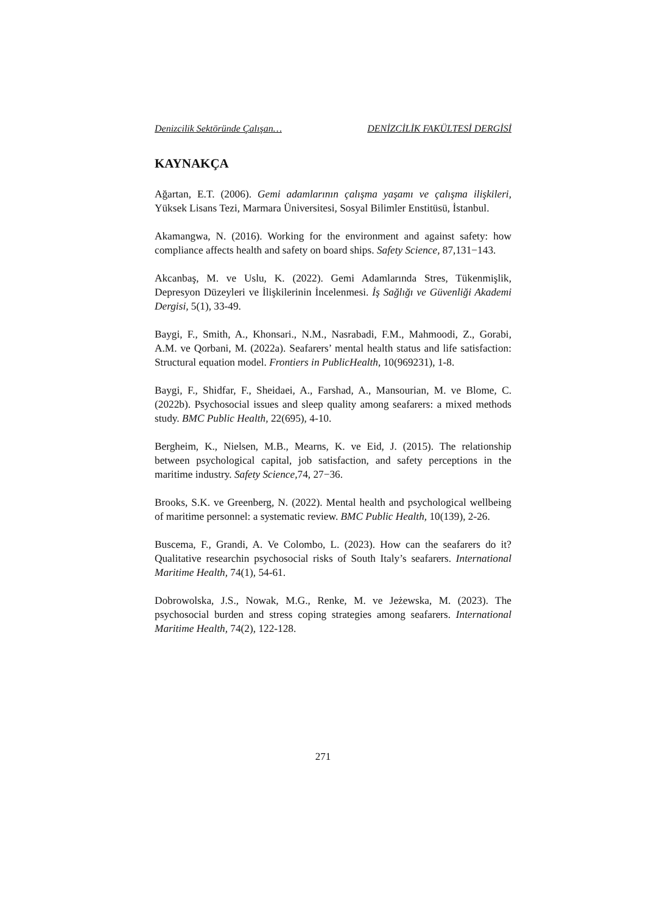Denizcilik Sektöründe Çalışan… DENİZCİLİK FAKÜLTESİ DERGİSİ
KAYNAKÇA
Ağartan, E.T. (2006). Gemi adamlarının çalışma yaşamı ve çalışma ilişkileri, Yüksek Lisans Tezi, Marmara Üniversitesi, Sosyal Bilimler Enstitüsü, İstanbul.
Akamangwa, N. (2016). Working for the environment and against safety: how compliance affects health and safety on board ships. Safety Science, 87,131−143.
Akcanbaş, M. ve Uslu, K. (2022). Gemi Adamlarında Stres, Tükenmişlik, Depresyon Düzeyleri ve İlişkilerinin İncelenmesi. İş Sağlığı ve Güvenliği Akademi Dergisi, 5(1), 33-49.
Baygi, F., Smith, A., Khonsari., N.M., Nasrabadi, F.M., Mahmoodi, Z., Gorabi, A.M. ve Qorbani, M. (2022a). Seafarers’ mental health status and life satisfaction: Structural equation model. Frontiers in PublicHealth, 10(969231), 1-8.
Baygi, F., Shidfar, F., Sheidaei, A., Farshad, A., Mansourian, M. ve Blome, C. (2022b). Psychosocial issues and sleep quality among seafarers: a mixed methods study. BMC Public Health, 22(695), 4-10.
Bergheim, K., Nielsen, M.B., Mearns, K. ve Eid, J. (2015). The relationship between psychological capital, job satisfaction, and safety perceptions in the maritime industry. Safety Science, 74, 27−36.
Brooks, S.K. ve Greenberg, N. (2022). Mental health and psychological wellbeing of maritime personnel: a systematic review. BMC Public Health, 10(139), 2-26.
Buscema, F., Grandi, A. Ve Colombo, L. (2023). How can the seafarers do it? Qualitative researchin psychosocial risks of South Italy’s seafarers. International Maritime Health, 74(1), 54-61.
Dobrowolska, J.S., Nowak, M.G., Renke, M. ve Jeżewska, M. (2023). The psychosocial burden and stress coping strategies among seafarers. International Maritime Health, 74(2), 122-128.
271